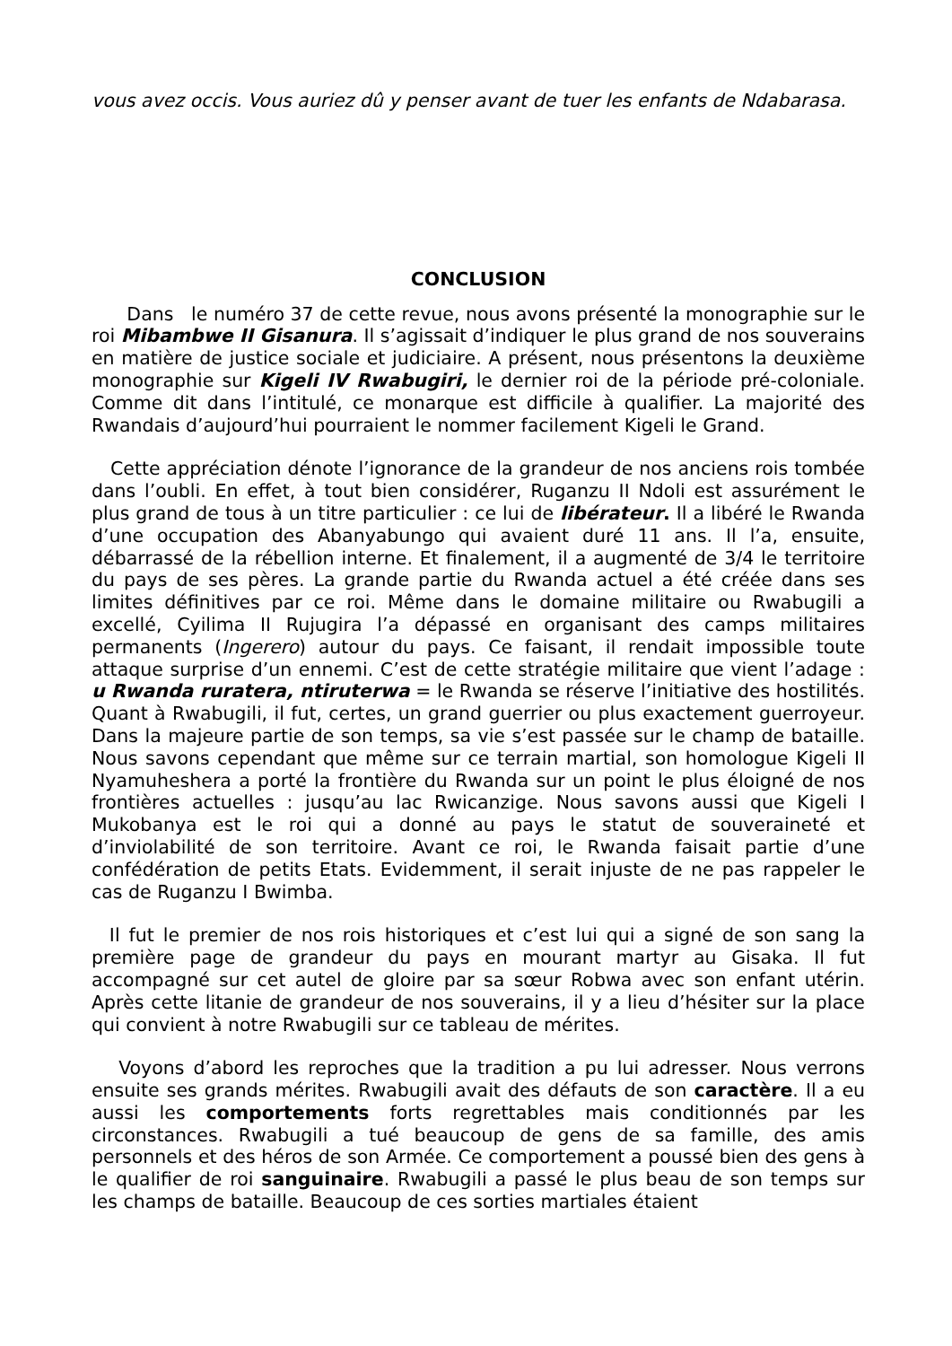vous avez occis. Vous auriez dû y penser avant de tuer les enfants de Ndabarasa.
CONCLUSION
Dans le numéro 37 de cette revue, nous avons présenté la monographie sur le roi Mibambwe II Gisanura. Il s’agissait d’indiquer le plus grand de nos souverains en matière de justice sociale et judiciaire. A présent, nous présentons la deuxième monographie sur Kigeli IV Rwabugiri, le dernier roi de la période pré-coloniale. Comme dit dans l’intitulé, ce monarque est difficile à qualifier. La majorité des Rwandais d’aujourd’hui pourraient le nommer facilement Kigeli le Grand.
Cette appréciation dénote l’ignorance de la grandeur de nos anciens rois tombée dans l’oubli. En effet, à tout bien considérer, Ruganzu II Ndoli est assurément le plus grand de tous à un titre particulier : ce lui de libérateur. Il a libéré le Rwanda d’une occupation des Abanyabungo qui avaient duré 11 ans. Il l’a, ensuite, débarrassé de la rébellion interne. Et finalement, il a augmenté de 3/4 le territoire du pays de ses pères. La grande partie du Rwanda actuel a été créée dans ses limites définitives par ce roi. Même dans le domaine militaire ou Rwabugili a excellé, Cyilima II Rujugira l’a dépassé en organisant des camps militaires permanents (Ingerero) autour du pays. Ce faisant, il rendait impossible toute attaque surprise d’un ennemi. C’est de cette stratégie militaire que vient l’adage : u Rwanda ruratera, ntiruterwa = le Rwanda se réserve l’initiative des hostilités. Quant à Rwabugili, il fut, certes, un grand guerrier ou plus exactement guerroyeur. Dans la majeure partie de son temps, sa vie s’est passée sur le champ de bataille. Nous savons cependant que même sur ce terrain martial, son homologue Kigeli II Nyamuheshera a porté la frontière du Rwanda sur un point le plus éloigné de nos frontières actuelles : jusqu’au lac Rwicanzige. Nous savons aussi que Kigeli I Mukobanya est le roi qui a donné au pays le statut de souveraineté et d’inviolabilité de son territoire. Avant ce roi, le Rwanda faisait partie d’une confédération de petits Etats. Evidemment, il serait injuste de ne pas rappeler le cas de Ruganzu I Bwimba.
Il fut le premier de nos rois historiques et c’est lui qui a signé de son sang la première page de grandeur du pays en mourant martyr au Gisaka. Il fut accompagné sur cet autel de gloire par sa sœur Robwa avec son enfant utérin. Après cette litanie de grandeur de nos souverains, il y a lieu d’hésiter sur la place qui convient à notre Rwabugili sur ce tableau de mérites.
Voyons d’abord les reproches que la tradition a pu lui adresser. Nous verrons ensuite ses grands mérites. Rwabugili avait des défauts de son caractère. Il a eu aussi les comportements forts regrettables mais conditionnés par les circonstances. Rwabugili a tué beaucoup de gens de sa famille, des amis personnels et des héros de son Armée. Ce comportement a poussé bien des gens à le qualifier de roi sanguinaire. Rwabugili a passé le plus beau de son temps sur les champs de bataille. Beaucoup de ces sorties martiales étaient